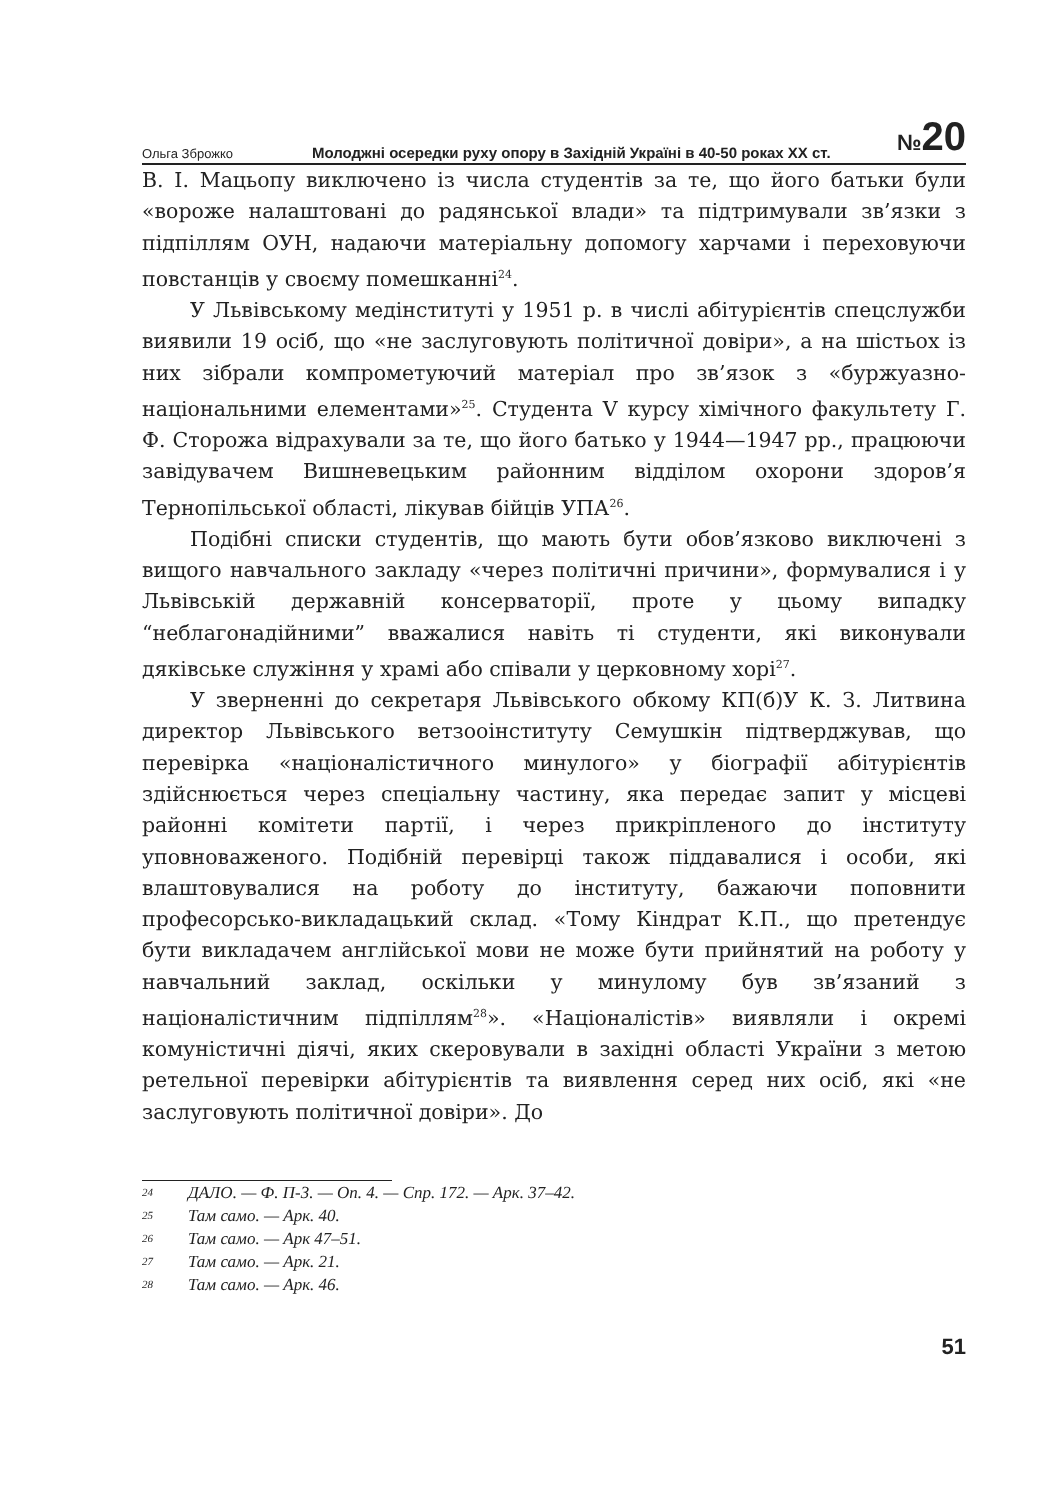Ольга Зброжко Молоджні осередки руху опору в Західній Україні в 40-50 роках ХХ ст. №20
В. І. Мацьопу виключено із числа студентів за те, що його батьки були «вороже налаштовані до радянської влади» та підтримували зв’язки з підпіллям ОУН, надаючи матеріальну допомогу харчами і переховуючи повстанців у своєму помешканні<sup>24</sup>.
У Львівському медінституті у 1951 р. в числі абітурієнтів спецслужби виявили 19 осіб, що «не заслуговують політичної довіри», а на шістьох із них зібрали компрометуючий матеріал про зв’язок з «буржуазно-національними елементами»<sup>25</sup>. Студента V курсу хімічного факультету Г. Ф. Сторожа відрахували за те, що його батько у 1944—1947 рр., працюючи завідувачем Вишневецьким районним відділом охорони здоров’я Тернопільської області, лікував бійців УПА<sup>26</sup>.
Подібні списки студентів, що мають бути обов’язково виключені з вищого навчального закладу «через політичні причини», формувалися і у Львівській державній консерваторії, проте у цьому випадку “неблагонадійними” вважалися навіть ті студенти, які виконували дяківське служіння у храмі або співали у церковному хорі<sup>27</sup>.
У зверненні до секретаря Львівського обкому КП(б)У К. З. Литвина директор Львівського ветзооінституту Семушкін підтверджував, що перевірка «націоналістичного минулого» у біографії абітурієнтів здійснюється через спеціальну частину, яка передає запит у місцеві районні комітети партії, і через прикріпленого до інституту уповноваженого. Подібній перевірці також піддавалися і особи, які влаштовувалися на роботу до інституту, бажаючи поповнити професорсько-викладацький склад. «Тому Кіндрат К.П., що претендує бути викладачем англійської мови не може бути прийнятий на роботу у навчальний заклад, оскільки у минулому був зв’язаний з націоналістичним підпіллям<sup>28</sup>». «Націоналістів» виявляли і окремі комуністичні діячі, яких скеровували в західні області України з метою ретельної перевірки абітурієнтів та виявлення серед них осіб, які «не заслуговують політичної довіри». До
24 ДАЛО. — Ф. П-3. — Оп. 4. — Спр. 172. — Арк. 37–42.
25 Там само. — Арк. 40.
26 Там само. — Арк 47–51.
27 Там само. — Арк. 21.
28 Там само. — Арк. 46.
51